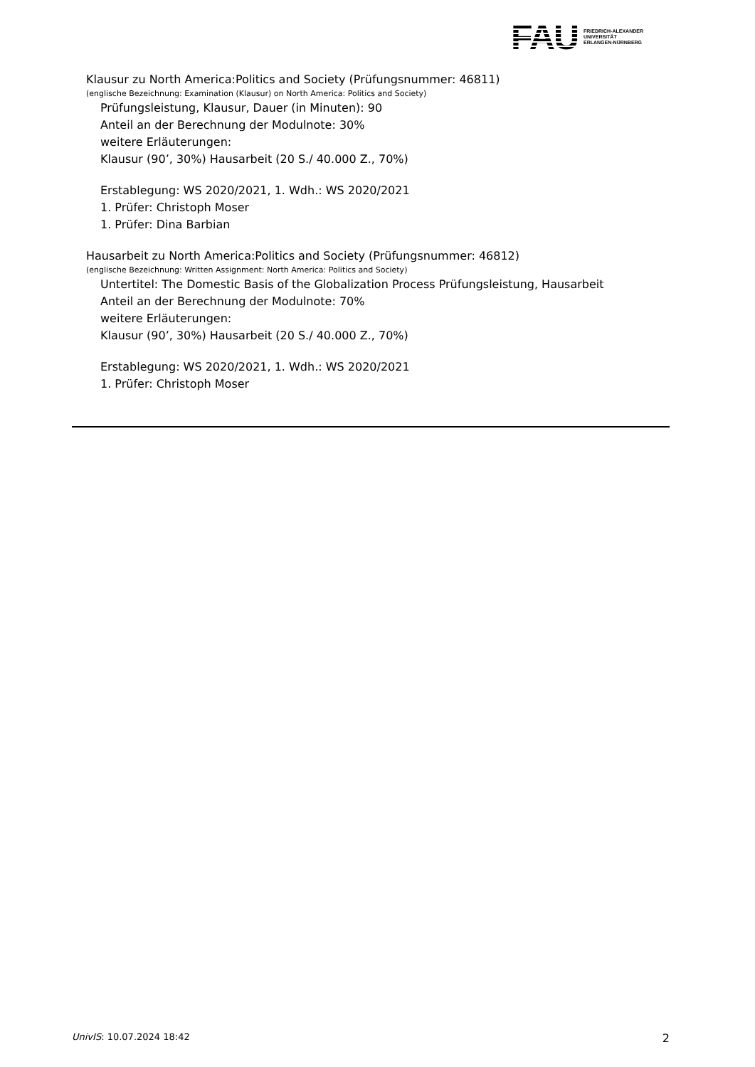FAU
FRIEDRICH-ALEXANDER
UNIVERSITÄT
ERLANGEN-NÜRNBERG
Klausur zu North America:Politics and Society (Prüfungsnummer: 46811)
(englische Bezeichnung: Examination (Klausur) on North America: Politics and Society)
Prüfungsleistung, Klausur, Dauer (in Minuten): 90
Anteil an der Berechnung der Modulnote: 30%
weitere Erläuterungen:
Klausur (90’, 30%) Hausarbeit (20 S./ 40.000 Z., 70%)
Erstablegung: WS 2020/2021, 1. Wdh.: WS 2020/2021
1. Prüfer: Christoph Moser
1. Prüfer: Dina Barbian
Hausarbeit zu North America:Politics and Society (Prüfungsnummer: 46812)
(englische Bezeichnung: Written Assignment: North America: Politics and Society)
Untertitel: The Domestic Basis of the Globalization Process Prüfungsleistung, Hausarbeit
Anteil an der Berechnung der Modulnote: 70%
weitere Erläuterungen:
Klausur (90’, 30%) Hausarbeit (20 S./ 40.000 Z., 70%)
Erstablegung: WS 2020/2021, 1. Wdh.: WS 2020/2021
1. Prüfer: Christoph Moser
UnivIS: 10.07.2024 18:42 2